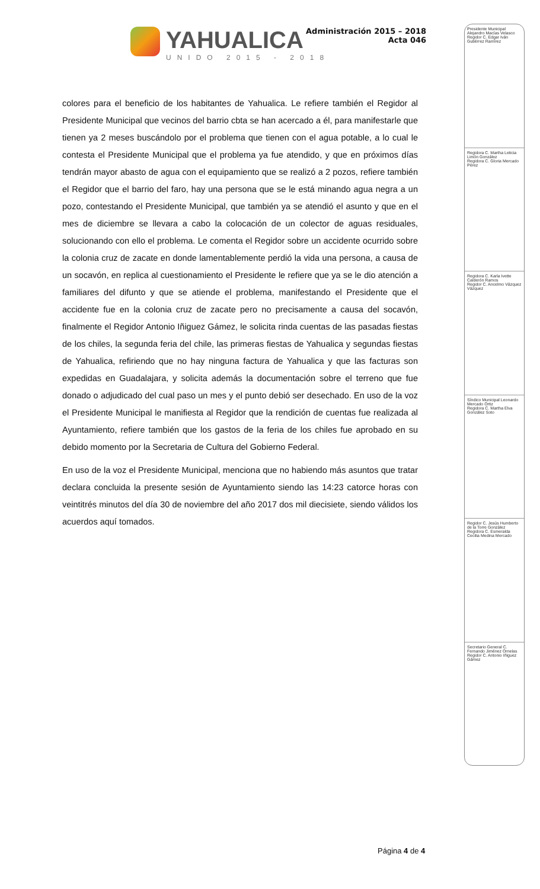YAHUALICA
UNIDO 2015 - 2018
Administración 2015 – 2018
Acta 046
colores para el beneficio de los habitantes de Yahualica. Le refiere también el Regidor al Presidente Municipal que vecinos del barrio cbta se han acercado a él, para manifestarle que tienen ya 2 meses buscándolo por el problema que tienen con el agua potable, a lo cual le contesta el Presidente Municipal que el problema ya fue atendido, y que en próximos días tendrán mayor abasto de agua con el equipamiento que se realizó a 2 pozos, refiere también el Regidor que el barrio del faro, hay una persona que se le está minando agua negra a un pozo, contestando el Presidente Municipal, que también ya se atendió el asunto y que en el mes de diciembre se llevara a cabo la colocación de un colector de aguas residuales, solucionando con ello el problema. Le comenta el Regidor sobre un accidente ocurrido sobre la colonia cruz de zacate en donde lamentablemente perdió la vida una persona, a causa de un socavón, en replica al cuestionamiento el Presidente le refiere que ya se le dio atención a familiares del difunto y que se atiende el problema, manifestando el Presidente que el accidente fue en la colonia cruz de zacate pero no precisamente a causa del socavón, finalmente el Regidor Antonio Iñiguez Gámez, le solicita rinda cuentas de las pasadas fiestas de los chiles, la segunda feria del chile, las primeras fiestas de Yahualica y segundas fiestas de Yahualica, refiriendo que no hay ninguna factura de Yahualica y que las facturas son expedidas en Guadalajara, y solicita además la documentación sobre el terreno que fue donado o adjudicado del cual paso un mes y el punto debió ser desechado. En uso de la voz el Presidente Municipal le manifiesta al Regidor que la rendición de cuentas fue realizada al Ayuntamiento, refiere también que los gastos de la feria de los chiles fue aprobado en su debido momento por la Secretaria de Cultura del Gobierno Federal.
En uso de la voz el Presidente Municipal, menciona que no habiendo más asuntos que tratar declara concluida la presente sesión de Ayuntamiento siendo las 14:23 catorce horas con veintitrés minutos del día 30 de noviembre del año 2017 dos mil diecisiete, siendo válidos los acuerdos aquí tomados.
Presidente Municipal Alejandro Macías Velasco
Regidor C. Edgar Iván Gutiérrez Ramírez
Regidora C. Martha Leticia Limón González
Regidora C. Gloria Mercado Pérez
Regidora C. Karla Ivette Calderón Ramos
Regidor C. Ancelmo Vázquez Vázquez
Síndico Municipal Leonardo Mercado Ortiz
Regidora C. Martha Elva González Soto
Regidor C. Jesús Humberto de la Torre González
Regidora C. Esmeralda Cecilia Medina Mercado
Secretario General C. Fernando Jiménez Ornelas
Regidor C. Antonio Iñiguez Gámez
Página 4 de 4